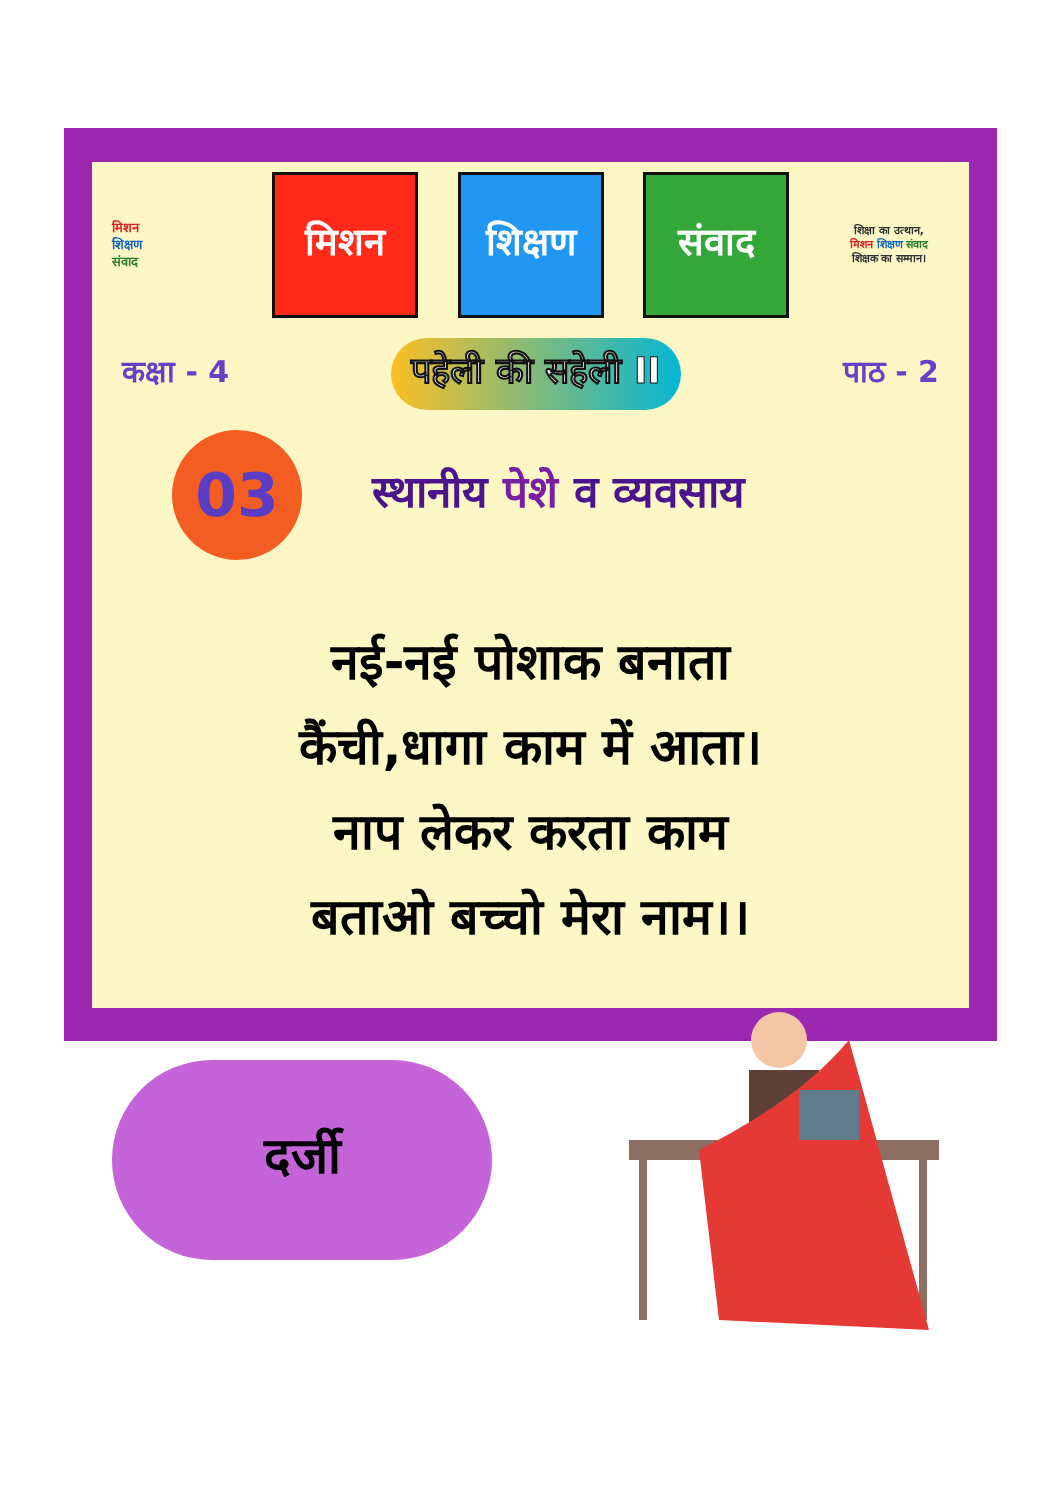मिशन
शिक्षण
संवाद
मिशन शिक्षण संवाद
शिक्षा का उत्थान,
मिशन शिक्षण संवाद
शिक्षक का सम्मान।
कक्षा - 4 पहेली की सहेली II पाठ - 2
03
स्थानीय पेशे व व्यवसाय
नई-नई पोशाक बनाता
कैंची,धागा काम में आता।
नाप लेकर करता काम
बताओ बच्चो मेरा नाम।।
दर्जी